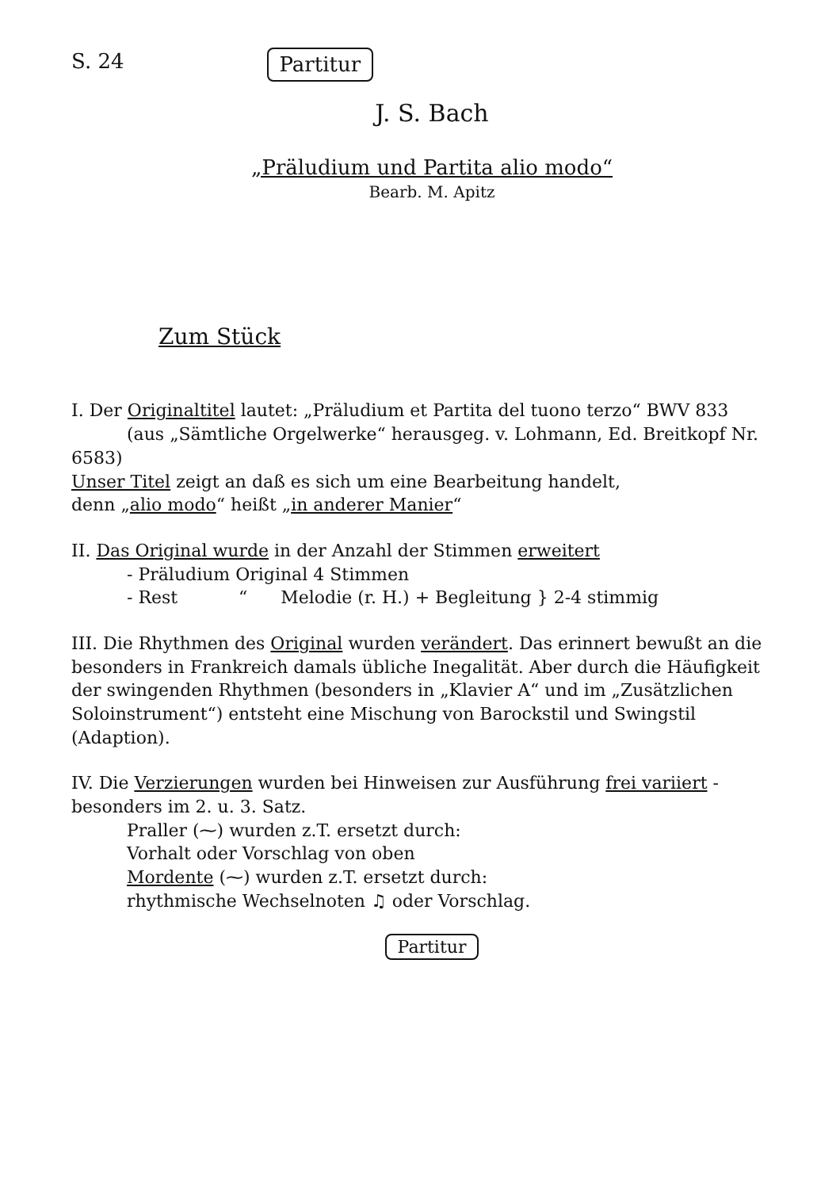S. 24 Partitur
J. S. Bach
„Präludium und Partita alio modo“
Bearb. M. Apitz
Zum Stück
I. Der Originaltitel lautet: „Präludium et Partita del tuono terzo“ BWV 833
(aus „Sämtliche Orgelwerke“ herausgeg. v. Lohmann, Ed. Breitkopf Nr. 6583)
Unser Titel zeigt an daß es sich um eine Bearbeitung handelt,
denn „alio modo“ heißt „in anderer Manier“
II. Das Original wurde in der Anzahl der Stimmen erweitert
- Präludium Original 4 Stimmen
- Rest “ Melodie (r. H.) + Begleitung } 2-4 stimmig
III. Die Rhythmen des Original wurden verändert. Das erinnert bewußt an die besonders in Frankreich damals übliche Inegalität. Aber durch die Häufigkeit der swingenden Rhythmen (besonders in „Klavier A“ und im „Zusätzlichen Soloinstrument“) entsteht eine Mischung von Barockstil und Swingstil (Adaption).
IV. Die Verzierungen wurden bei Hinweisen zur Ausführung frei variiert - besonders im 2. u. 3. Satz.
Praller (⁓) wurden z.T. ersetzt durch:
Vorhalt oder Vorschlag von oben
Mordente (⁓) wurden z.T. ersetzt durch:
rhythmische Wechselnoten ♫ oder Vorschlag.
Partitur